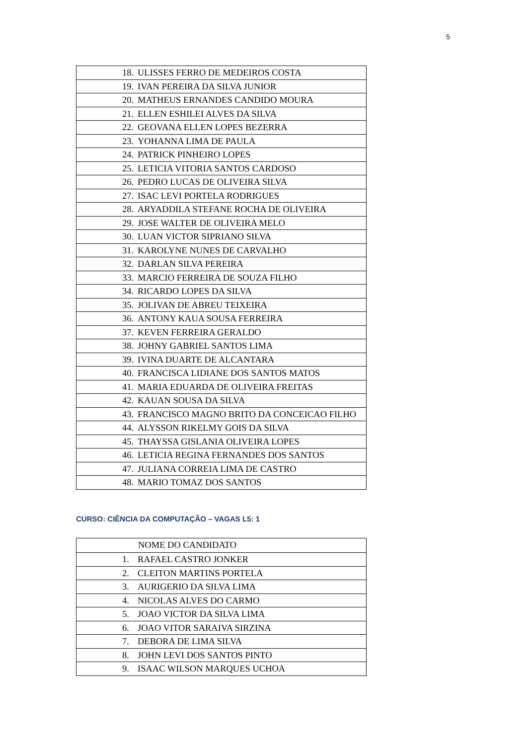5
| 18. ULISSES FERRO DE MEDEIROS COSTA |
| 19. IVAN PEREIRA DA SILVA JUNIOR |
| 20. MATHEUS ERNANDES CANDIDO MOURA |
| 21. ELLEN ESHILEI ALVES DA SILVA |
| 22. GEOVANA ELLEN LOPES BEZERRA |
| 23. YOHANNA LIMA DE PAULA |
| 24. PATRICK PINHEIRO LOPES |
| 25. LETICIA VITORIA SANTOS CARDOSO |
| 26. PEDRO LUCAS DE OLIVEIRA SILVA |
| 27. ISAC LEVI PORTELA RODRIGUES |
| 28. ARYADDILA STEFANE ROCHA DE OLIVEIRA |
| 29. JOSE WALTER DE OLIVEIRA MELO |
| 30. LUAN VICTOR SIPRIANO SILVA |
| 31. KAROLYNE NUNES DE CARVALHO |
| 32. DARLAN SILVA PEREIRA |
| 33. MARCIO FERREIRA DE SOUZA FILHO |
| 34. RICARDO LOPES DA SILVA |
| 35. JOLIVAN DE ABREU TEIXEIRA |
| 36. ANTONY KAUA SOUSA FERREIRA |
| 37. KEVEN FERREIRA GERALDO |
| 38. JOHNY GABRIEL SANTOS LIMA |
| 39. IVINA DUARTE DE ALCANTARA |
| 40. FRANCISCA LIDIANE DOS SANTOS MATOS |
| 41. MARIA EDUARDA DE OLIVEIRA FREITAS |
| 42. KAUAN SOUSA DA SILVA |
| 43. FRANCISCO MAGNO BRITO DA CONCEICAO FILHO |
| 44. ALYSSON RIKELMY GOIS DA SILVA |
| 45. THAYSSA GISLANIA OLIVEIRA LOPES |
| 46. LETICIA REGINA FERNANDES DOS SANTOS |
| 47. JULIANA CORREIA LIMA DE CASTRO |
| 48. MARIO TOMAZ DOS SANTOS |
CURSO: CIÊNCIA DA COMPUTAÇÃO – VAGAS L5: 1
| NOME DO CANDIDATO |
| --- |
| 1. RAFAEL CASTRO JONKER |
| 2. CLEITON MARTINS PORTELA |
| 3. AURIGERIO DA SILVA LIMA |
| 4. NICOLAS ALVES DO CARMO |
| 5. JOAO VICTOR DA SILVA LIMA |
| 6. JOAO VITOR SARAIVA SIRZINA |
| 7. DEBORA DE LIMA SILVA |
| 8. JOHN LEVI DOS SANTOS PINTO |
| 9. ISAAC WILSON MARQUES UCHOA |